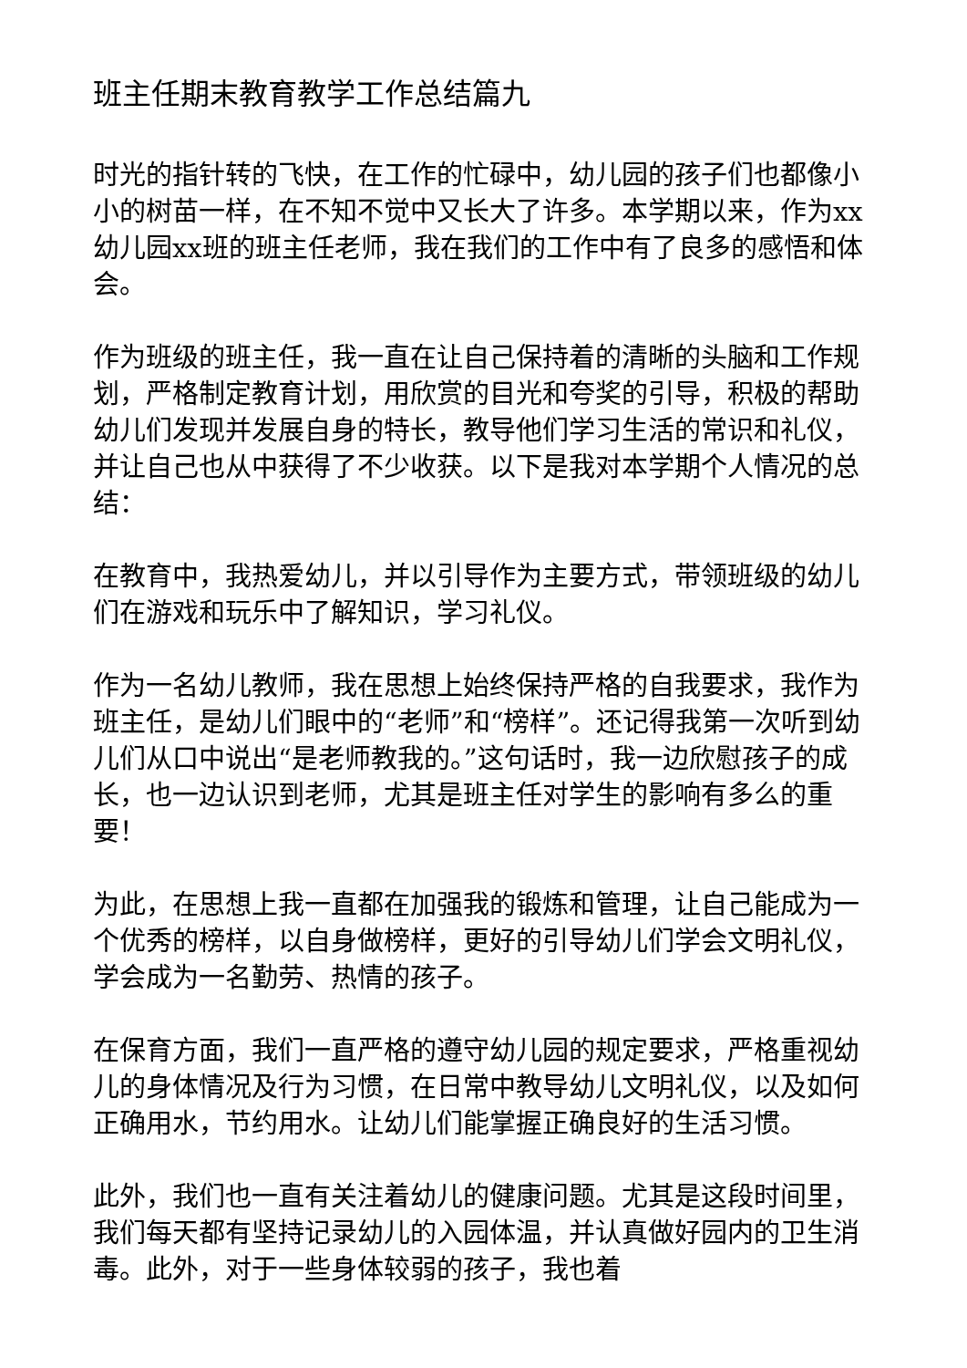班主任期末教育教学工作总结篇九
时光的指针转的飞快，在工作的忙碌中，幼儿园的孩子们也都像小小的树苗一样，在不知不觉中又长大了许多。本学期以来，作为xx幼儿园xx班的班主任老师，我在我们的工作中有了良多的感悟和体会。
作为班级的班主任，我一直在让自己保持着的清晰的头脑和工作规划，严格制定教育计划，用欣赏的目光和夸奖的引导，积极的帮助幼儿们发现并发展自身的特长，教导他们学习生活的常识和礼仪，并让自己也从中获得了不少收获。以下是我对本学期个人情况的总结：
在教育中，我热爱幼儿，并以引导作为主要方式，带领班级的幼儿们在游戏和玩乐中了解知识，学习礼仪。
作为一名幼儿教师，我在思想上始终保持严格的自我要求，我作为班主任，是幼儿们眼中的“老师”和“榜样”。还记得我第一次听到幼儿们从口中说出“是老师教我的。”这句话时，我一边欣慰孩子的成长，也一边认识到老师，尤其是班主任对学生的影响有多么的重要！
为此，在思想上我一直都在加强我的锻炼和管理，让自己能成为一个优秀的榜样，以自身做榜样，更好的引导幼儿们学会文明礼仪，学会成为一名勤劳、热情的孩子。
在保育方面，我们一直严格的遵守幼儿园的规定要求，严格重视幼儿的身体情况及行为习惯，在日常中教导幼儿文明礼仪，以及如何正确用水，节约用水。让幼儿们能掌握正确良好的生活习惯。
此外，我们也一直有关注着幼儿的健康问题。尤其是这段时间里，我们每天都有坚持记录幼儿的入园体温，并认真做好园内的卫生消毒。此外，对于一些身体较弱的孩子，我也着